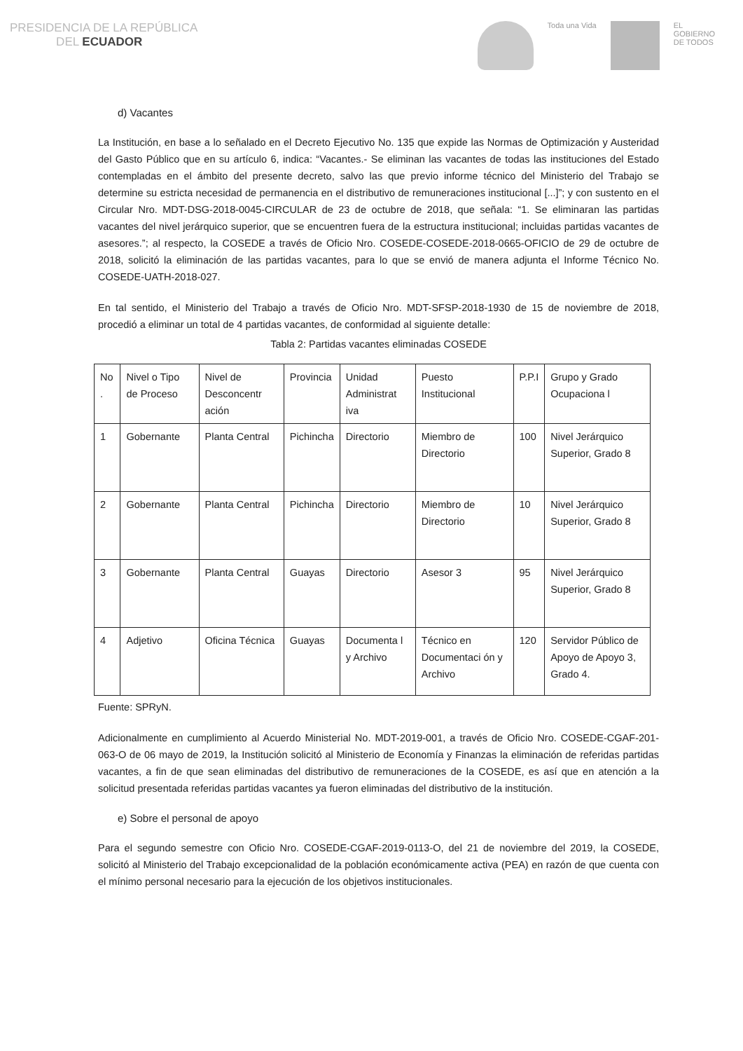PRESIDENCIA DE LA REPÚBLICA
DEL ECUADOR
Toda una Vida EL
GOBIERNO
DE TODOS
d) Vacantes
La Institución, en base a lo señalado en el Decreto Ejecutivo No. 135 que expide las Normas de Optimización y Austeridad del Gasto Público que en su artículo 6, indica: “Vacantes.- Se eliminan las vacantes de todas las instituciones del Estado contempladas en el ámbito del presente decreto, salvo las que previo informe técnico del Ministerio del Trabajo se determine su estricta necesidad de permanencia en el distributivo de remuneraciones institucional [...]”; y con sustento en el Circular Nro. MDT-DSG-2018-0045-CIRCULAR de 23 de octubre de 2018, que señala: “1. Se eliminaran las partidas vacantes del nivel jerárquico superior, que se encuentren fuera de la estructura institucional; incluidas partidas vacantes de asesores.”; al respecto, la COSEDE a través de Oficio Nro. COSEDE-COSEDE-2018-0665-OFICIO de 29 de octubre de 2018, solicitó la eliminación de las partidas vacantes, para lo que se envió de manera adjunta el Informe Técnico No. COSEDE-UATH-2018-027.
En tal sentido, el Ministerio del Trabajo a través de Oficio Nro. MDT-SFSP-2018-1930 de 15 de noviembre de 2018, procedió a eliminar un total de 4 partidas vacantes, de conformidad al siguiente detalle:
Tabla 2: Partidas vacantes eliminadas COSEDE
| No . | Nivel o Tipo de Proceso | Nivel de Desconcentr ación | Provincia | Unidad Administrat iva | Puesto Institucional | P.P.I | Grupo y Grado Ocupaciona l |
| --- | --- | --- | --- | --- | --- | --- | --- |
| 1 | Gobernante | Planta Central | Pichincha | Directorio | Miembro de Directorio | 100 | Nivel Jerárquico Superior, Grado 8 |
| 2 | Gobernante | Planta Central | Pichincha | Directorio | Miembro de Directorio | 10 | Nivel Jerárquico Superior, Grado 8 |
| 3 | Gobernante | Planta Central | Guayas | Directorio | Asesor 3 | 95 | Nivel Jerárquico Superior, Grado 8 |
| 4 | Adjetivo | Oficina Técnica | Guayas | Documenta l y Archivo | Técnico en Documentaci ón y Archivo | 120 | Servidor Público de Apoyo de Apoyo 3, Grado 4. |
Fuente: SPRyN.
Adicionalmente en cumplimiento al Acuerdo Ministerial No. MDT-2019-001, a través de Oficio Nro. COSEDE-CGAF-201-063-O de 06 mayo de 2019, la Institución solicitó al Ministerio de Economía y Finanzas la eliminación de referidas partidas vacantes, a fin de que sean eliminadas del distributivo de remuneraciones de la COSEDE, es así que en atención a la solicitud presentada referidas partidas vacantes ya fueron eliminadas del distributivo de la institución.
e) Sobre el personal de apoyo
Para el segundo semestre con Oficio Nro. COSEDE-CGAF-2019-0113-O, del 21 de noviembre del 2019, la COSEDE, solicitó al Ministerio del Trabajo excepcionalidad de la población económicamente activa (PEA) en razón de que cuenta con el mínimo personal necesario para la ejecución de los objetivos institucionales.